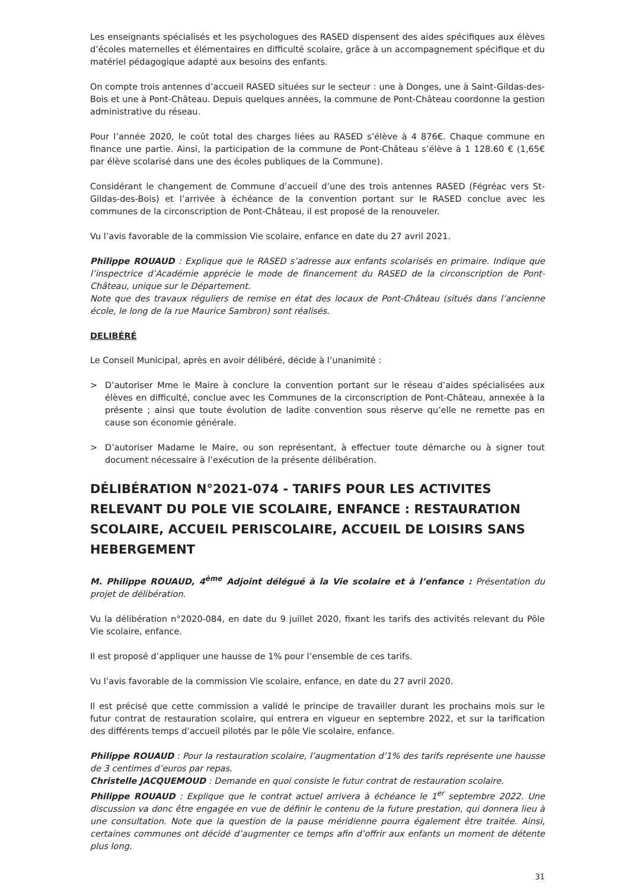Les enseignants spécialisés et les psychologues des RASED dispensent des aides spécifiques aux élèves d’écoles maternelles et élémentaires en difficulté scolaire, grâce à un accompagnement spécifique et du matériel pédagogique adapté aux besoins des enfants.
On compte trois antennes d’accueil RASED situées sur le secteur : une à Donges, une à Saint-Gildas-des-Bois et une à Pont-Château. Depuis quelques années, la commune de Pont-Château coordonne la gestion administrative du réseau.
Pour l’année 2020, le coût total des charges liées au RASED s’élève à 4 876€. Chaque commune en finance une partie. Ainsi, la participation de la commune de Pont-Château s’élève à 1 128.60 € (1,65€ par élève scolarisé dans une des écoles publiques de la Commune).
Considérant le changement de Commune d’accueil d’une des trois antennes RASED (Fégréac vers St-Gildas-des-Bois) et l’arrivée à échéance de la convention portant sur le RASED conclue avec les communes de la circonscription de Pont-Château, il est proposé de la renouveler.
Vu l’avis favorable de la commission Vie scolaire, enfance en date du 27 avril 2021.
Philippe ROUAUD : Explique que le RASED s’adresse aux enfants scolarisés en primaire. Indique que l’inspectrice d’Académie apprécie le mode de financement du RASED de la circonscription de Pont-Château, unique sur le Département.
Note que des travaux réguliers de remise en état des locaux de Pont-Château (situés dans l’ancienne école, le long de la rue Maurice Sambron) sont réalisés.
DELIBÉRÉ
Le Conseil Municipal, après en avoir délibéré, décide à l’unanimité :
> D’autoriser Mme le Maire à conclure la convention portant sur le réseau d’aides spécialisées aux élèves en difficulté, conclue avec les Communes de la circonscription de Pont-Château, annexée à la présente ; ainsi que toute évolution de ladite convention sous réserve qu’elle ne remette pas en cause son économie générale.
> D’autoriser Madame le Maire, ou son représentant, à effectuer toute démarche ou à signer tout document nécessaire à l’exécution de la présente délibération.
DÉLIBÉRATION N°2021-074 - TARIFS POUR LES ACTIVITES RELEVANT DU POLE VIE SCOLAIRE, ENFANCE : RESTAURATION SCOLAIRE, ACCUEIL PERISCOLAIRE, ACCUEIL DE LOISIRS SANS HEBERGEMENT
M. Philippe ROUAUD, 4<sup>ème</sup> Adjoint délégué à la Vie scolaire et à l’enfance : Présentation du projet de délibération.
Vu la délibération n°2020-084, en date du 9 juillet 2020, fixant les tarifs des activités relevant du Pôle Vie scolaire, enfance.
Il est proposé d’appliquer une hausse de 1% pour l’ensemble de ces tarifs.
Vu l’avis favorable de la commission Vie scolaire, enfance, en date du 27 avril 2020.
Il est précisé que cette commission a validé le principe de travailler durant les prochains mois sur le futur contrat de restauration scolaire, qui entrera en vigueur en septembre 2022, et sur la tarification des différents temps d’accueil pilotés par le pôle Vie scolaire, enfance.
Philippe ROUAUD : Pour la restauration scolaire, l’augmentation d’1% des tarifs représente une hausse de 3 centimes d’euros par repas.
Christelle JACQUEMOUD : Demande en quoi consiste le futur contrat de restauration scolaire.
Philippe ROUAUD : Explique que le contrat actuel arrivera à échéance le 1<sup>er</sup> septembre 2022. Une discussion va donc être engagée en vue de définir le contenu de la future prestation, qui donnera lieu à une consultation. Note que la question de la pause méridienne pourra également être traitée. Ainsi, certaines communes ont décidé d’augmenter ce temps afin d’offrir aux enfants un moment de détente plus long.
31